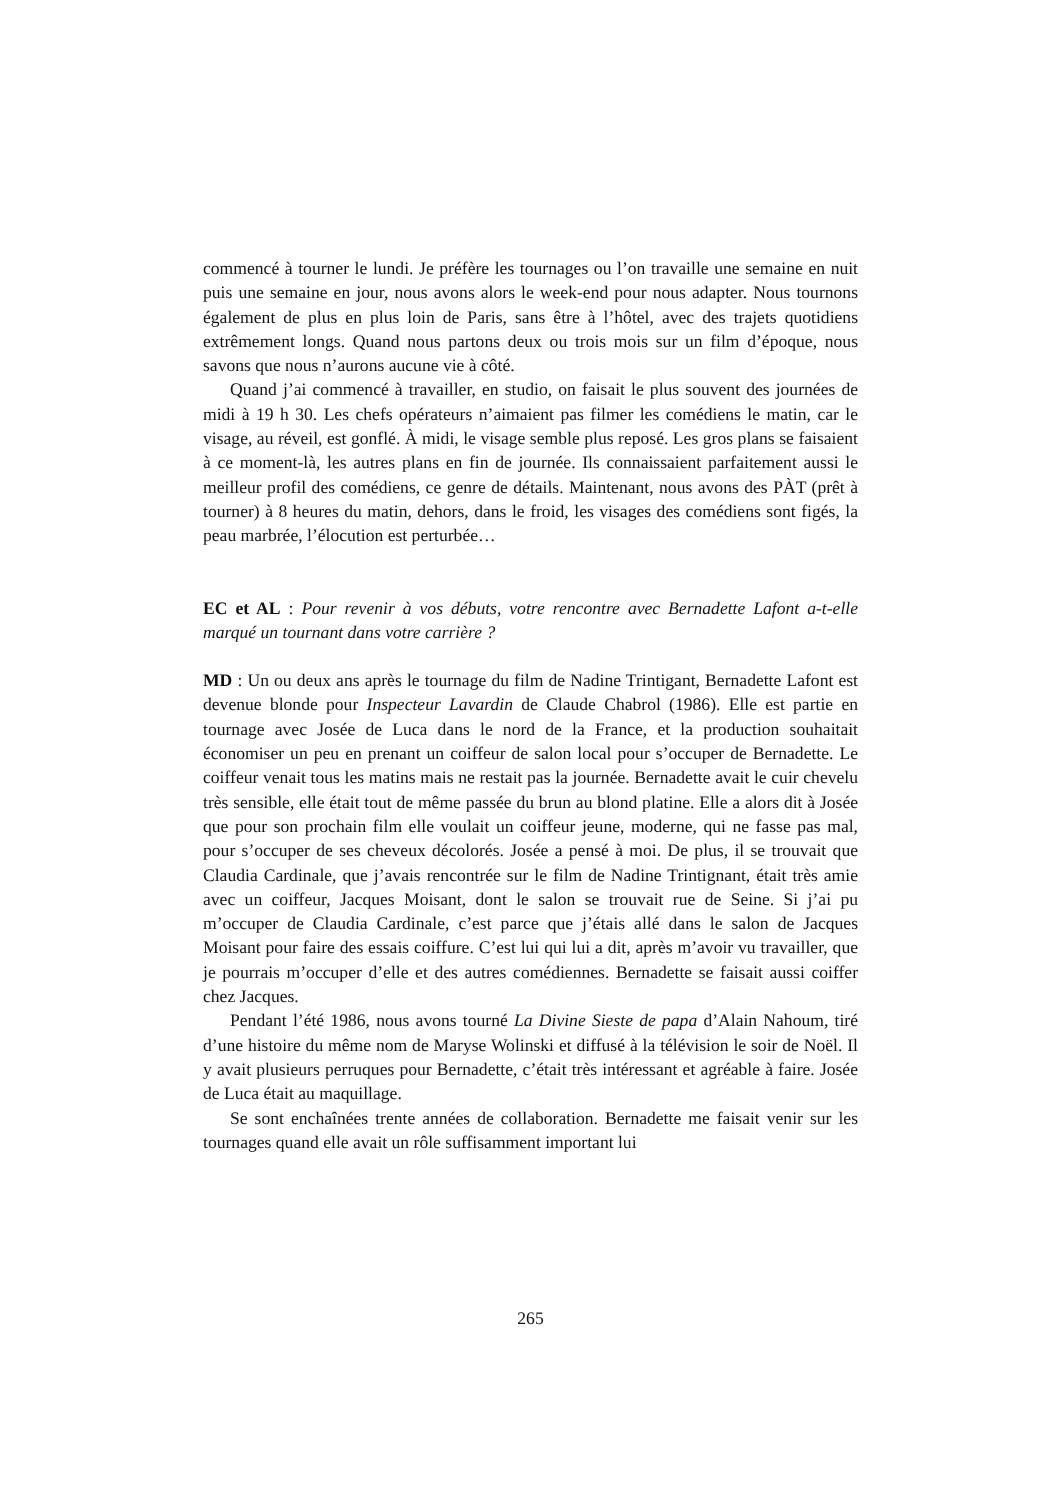commencé à tourner le lundi. Je préfère les tournages ou l’on travaille une semaine en nuit puis une semaine en jour, nous avons alors le week-end pour nous adapter. Nous tournons également de plus en plus loin de Paris, sans être à l’hôtel, avec des trajets quotidiens extrêmement longs. Quand nous partons deux ou trois mois sur un film d’époque, nous savons que nous n’aurons aucune vie à côté.
Quand j’ai commencé à travailler, en studio, on faisait le plus souvent des journées de midi à 19 h 30. Les chefs opérateurs n’aimaient pas filmer les comédiens le matin, car le visage, au réveil, est gonflé. À midi, le visage semble plus reposé. Les gros plans se faisaient à ce moment-là, les autres plans en fin de journée. Ils connaissaient parfaitement aussi le meilleur profil des comédiens, ce genre de détails. Maintenant, nous avons des PÀT (prêt à tourner) à 8 heures du matin, dehors, dans le froid, les visages des comédiens sont figés, la peau marbrée, l’élocution est perturbée…
EC et AL : Pour revenir à vos débuts, votre rencontre avec Bernadette Lafont a-t-elle marqué un tournant dans votre carrière ?
MD : Un ou deux ans après le tournage du film de Nadine Trintigant, Bernadette Lafont est devenue blonde pour Inspecteur Lavardin de Claude Chabrol (1986). Elle est partie en tournage avec Josée de Luca dans le nord de la France, et la production souhaitait économiser un peu en prenant un coiffeur de salon local pour s’occuper de Bernadette. Le coiffeur venait tous les matins mais ne restait pas la journée. Bernadette avait le cuir chevelu très sensible, elle était tout de même passée du brun au blond platine. Elle a alors dit à Josée que pour son prochain film elle voulait un coiffeur jeune, moderne, qui ne fasse pas mal, pour s’occuper de ses cheveux décolorés. Josée a pensé à moi. De plus, il se trouvait que Claudia Cardinale, que j’avais rencontrée sur le film de Nadine Trintignant, était très amie avec un coiffeur, Jacques Moisant, dont le salon se trouvait rue de Seine. Si j’ai pu m’occuper de Claudia Cardinale, c’est parce que j’étais allé dans le salon de Jacques Moisant pour faire des essais coiffure. C’est lui qui lui a dit, après m’avoir vu travailler, que je pourrais m’occuper d’elle et des autres comédiennes. Bernadette se faisait aussi coiffer chez Jacques.
Pendant l’été 1986, nous avons tourné La Divine Sieste de papa d’Alain Nahoum, tiré d’une histoire du même nom de Maryse Wolinski et diffusé à la télévision le soir de Noël. Il y avait plusieurs perruques pour Bernadette, c’était très intéressant et agréable à faire. Josée de Luca était au maquillage.
Se sont enchaînées trente années de collaboration. Bernadette me faisait venir sur les tournages quand elle avait un rôle suffisamment important lui
265